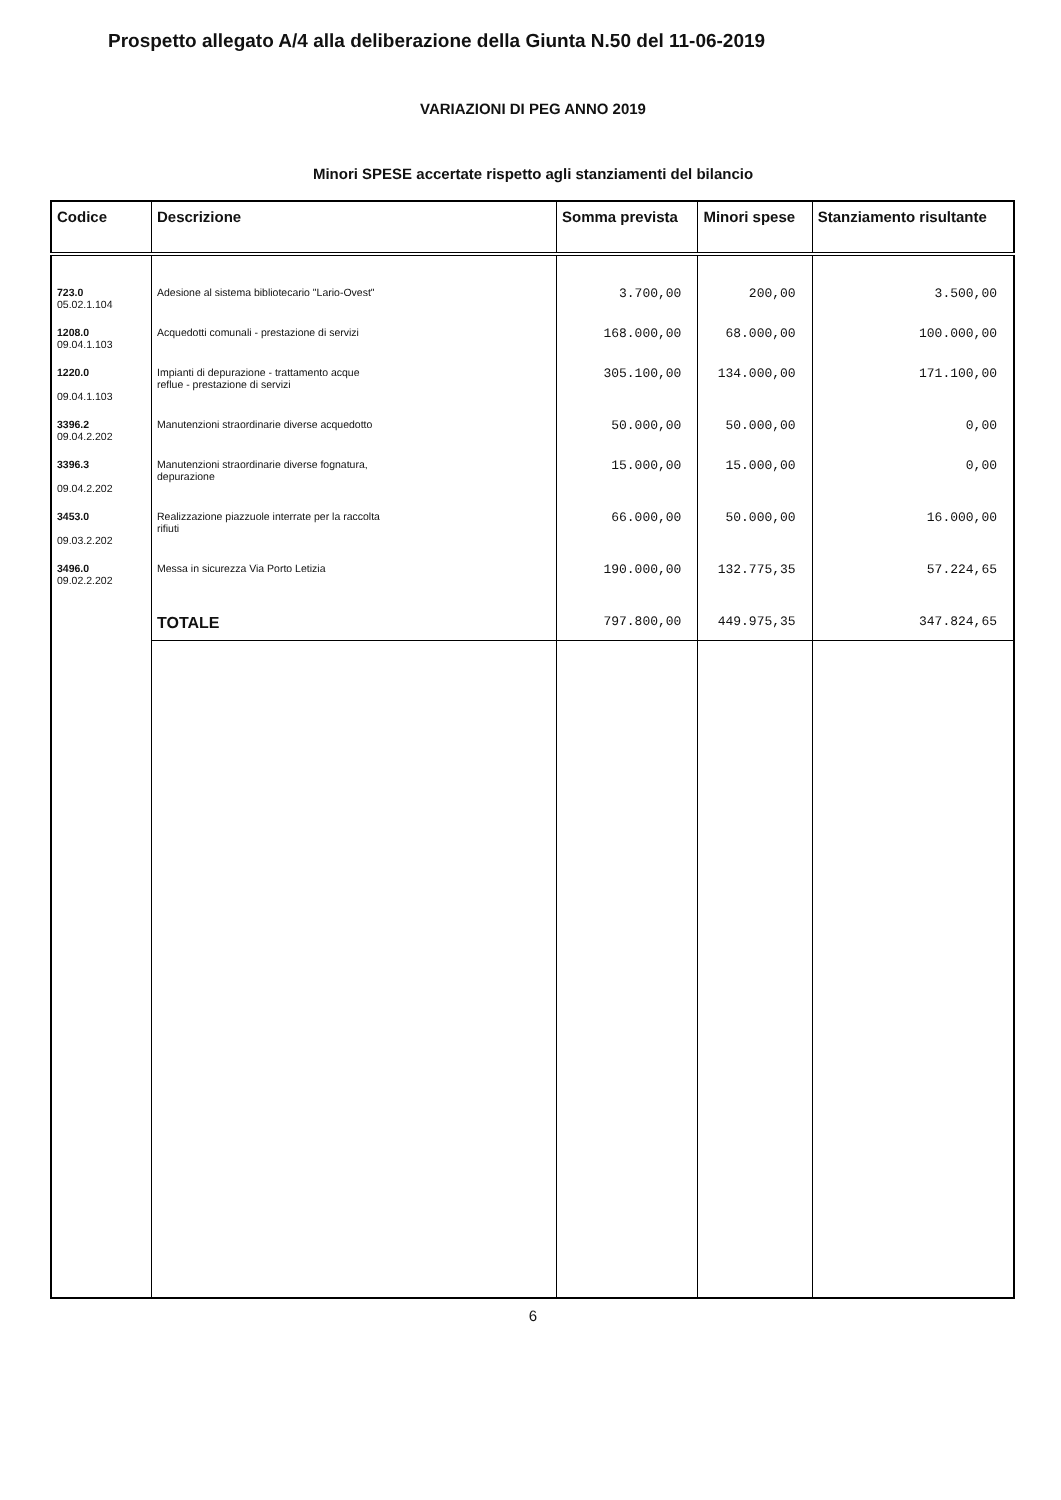Prospetto allegato A/4 alla deliberazione della Giunta N.50 del 11-06-2019
VARIAZIONI DI PEG ANNO 2019
Minori SPESE accertate rispetto agli stanziamenti del bilancio
| Codice | Descrizione | Somma prevista | Minori spese | Stanziamento risultante |
| --- | --- | --- | --- | --- |
| 723.0 05.02.1.104 | Adesione al sistema bibliotecario "Lario-Ovest" | 3.700,00 | 200,00 | 3.500,00 |
| 1208.0 09.04.1.103 | Acquedotti comunali - prestazione di servizi | 168.000,00 | 68.000,00 | 100.000,00 |
| 1220.0 09.04.1.103 | Impianti di depurazione - trattamento acque reflue - prestazione di servizi | 305.100,00 | 134.000,00 | 171.100,00 |
| 3396.2 09.04.2.202 | Manutenzioni straordinarie diverse acquedotto | 50.000,00 | 50.000,00 | 0,00 |
| 3396.3 09.04.2.202 | Manutenzioni straordinarie diverse fognatura, depurazione | 15.000,00 | 15.000,00 | 0,00 |
| 3453.0 09.03.2.202 | Realizzazione piazzuole interrate per la raccolta rifiuti | 66.000,00 | 50.000,00 | 16.000,00 |
| 3496.0 09.02.2.202 | Messa in sicurezza Via Porto Letizia | 190.000,00 | 132.775,35 | 57.224,65 |
| | TOTALE | 797.800,00 | 449.975,35 | 347.824,65 |
6